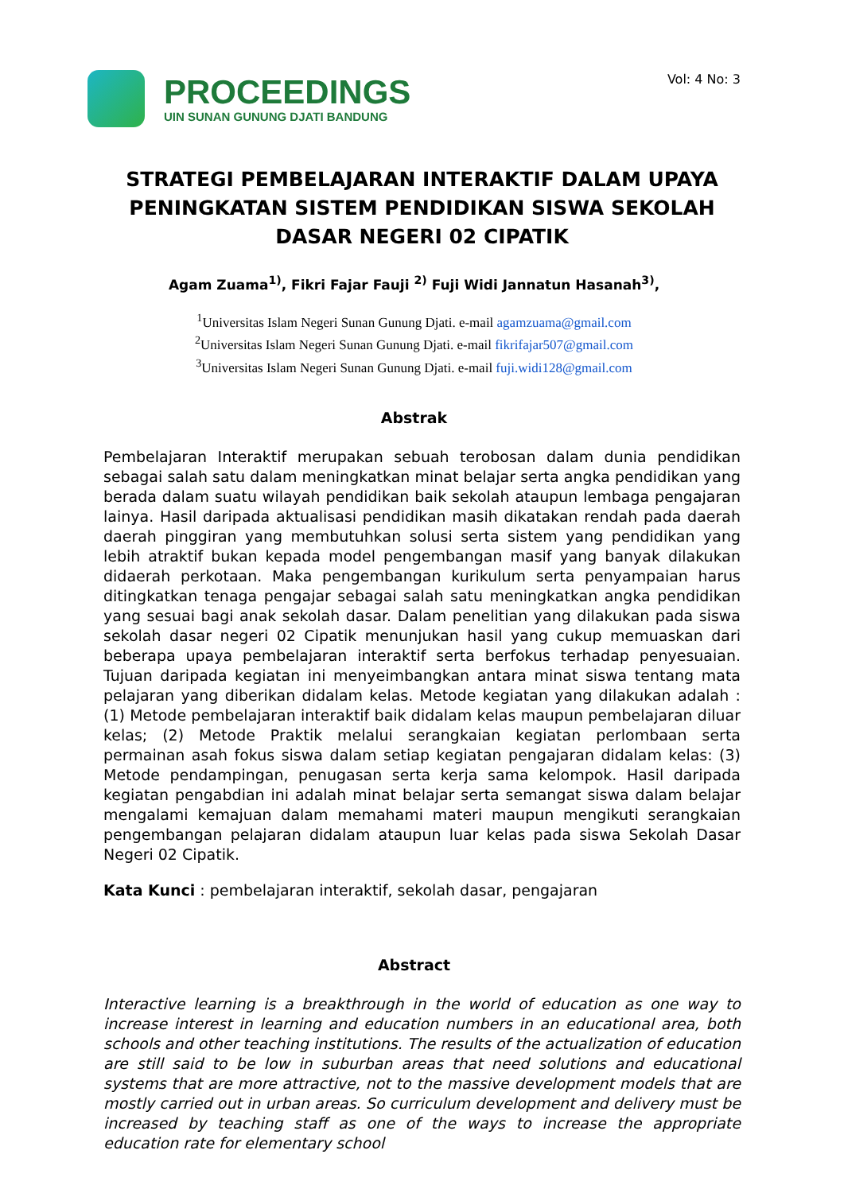PROCEEDINGS
UIN SUNAN GUNUNG DJATI BANDUNG
Vol: 4 No: 3
STRATEGI PEMBELAJARAN INTERAKTIF DALAM UPAYA PENINGKATAN SISTEM PENDIDIKAN SISWA SEKOLAH DASAR NEGERI 02 CIPATIK
Agam Zuama<sup>1)</sup>, Fikri Fajar Fauji <sup>2)</sup> Fuji Widi Jannatun Hasanah<sup>3)</sup>,
<sup>1</sup> Universitas Islam Negeri Sunan Gunung Djati. e-mail agamzuama@gmail.com
<sup>2</sup> Universitas Islam Negeri Sunan Gunung Djati. e-mail fikrifajar507@gmail.com
<sup>3</sup> Universitas Islam Negeri Sunan Gunung Djati. e-mail fuji.widi128@gmail.com
Abstrak
Pembelajaran Interaktif merupakan sebuah terobosan dalam dunia pendidikan sebagai salah satu dalam meningkatkan minat belajar serta angka pendidikan yang berada dalam suatu wilayah pendidikan baik sekolah ataupun lembaga pengajaran lainya. Hasil daripada aktualisasi pendidikan masih dikatakan rendah pada daerah daerah pinggiran yang membutuhkan solusi serta sistem yang pendidikan yang lebih atraktif bukan kepada model pengembangan masif yang banyak dilakukan didaerah perkotaan. Maka pengembangan kurikulum serta penyampaian harus ditingkatkan tenaga pengajar sebagai salah satu meningkatkan angka pendidikan yang sesuai bagi anak sekolah dasar. Dalam penelitian yang dilakukan pada siswa sekolah dasar negeri 02 Cipatik menunjukan hasil yang cukup memuaskan dari beberapa upaya pembelajaran interaktif serta berfokus terhadap penyesuaian. Tujuan daripada kegiatan ini menyeimbangkan antara minat siswa tentang mata pelajaran yang diberikan didalam kelas. Metode kegiatan yang dilakukan adalah : (1) Metode pembelajaran interaktif baik didalam kelas maupun pembelajaran diluar kelas; (2) Metode Praktik melalui serangkaian kegiatan perlombaan serta permainan asah fokus siswa dalam setiap kegiatan pengajaran didalam kelas: (3) Metode pendampingan, penugasan serta kerja sama kelompok. Hasil daripada kegiatan pengabdian ini adalah minat belajar serta semangat siswa dalam belajar mengalami kemajuan dalam memahami materi maupun mengikuti serangkaian pengembangan pelajaran didalam ataupun luar kelas pada siswa Sekolah Dasar Negeri 02 Cipatik.
Kata Kunci : pembelajaran interaktif, sekolah dasar, pengajaran
Abstract
Interactive learning is a breakthrough in the world of education as one way to increase interest in learning and education numbers in an educational area, both schools and other teaching institutions. The results of the actualization of education are still said to be low in suburban areas that need solutions and educational systems that are more attractive, not to the massive development models that are mostly carried out in urban areas. So curriculum development and delivery must be increased by teaching staff as one of the ways to increase the appropriate education rate for elementary school